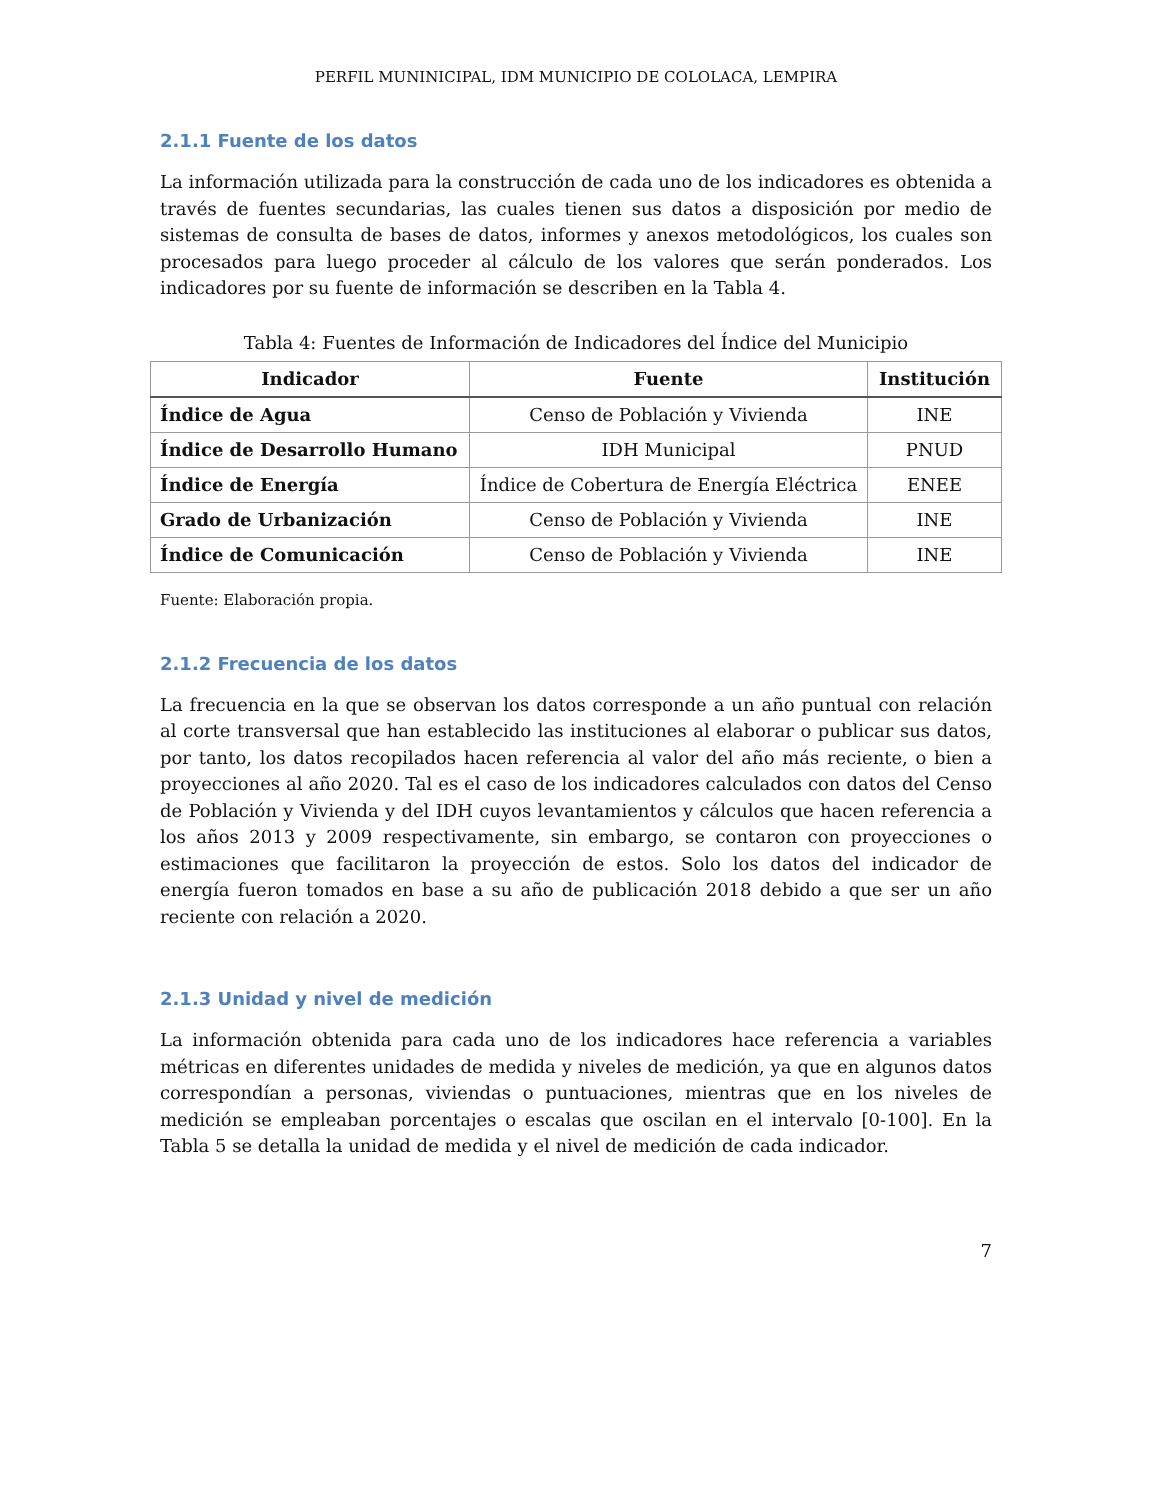PERFIL MUNINICIPAL, IDM MUNICIPIO DE COLOLACA, LEMPIRA
2.1.1 Fuente de los datos
La información utilizada para la construcción de cada uno de los indicadores es obtenida a través de fuentes secundarias, las cuales tienen sus datos a disposición por medio de sistemas de consulta de bases de datos, informes y anexos metodológicos, los cuales son procesados para luego proceder al cálculo de los valores que serán ponderados. Los indicadores por su fuente de información se describen en la Tabla 4.
Tabla 4: Fuentes de Información de Indicadores del Índice del Municipio
| Indicador | Fuente | Institución |
| --- | --- | --- |
| Índice de Agua | Censo de Población y Vivienda | INE |
| Índice de Desarrollo Humano | IDH Municipal | PNUD |
| Índice de Energía | Índice de Cobertura de Energía Eléctrica | ENEE |
| Grado de Urbanización | Censo de Población y Vivienda | INE |
| Índice de Comunicación | Censo de Población y Vivienda | INE |
Fuente: Elaboración propia.
2.1.2 Frecuencia de los datos
La frecuencia en la que se observan los datos corresponde a un año puntual con relación al corte transversal que han establecido las instituciones al elaborar o publicar sus datos, por tanto, los datos recopilados hacen referencia al valor del año más reciente, o bien a proyecciones al año 2020. Tal es el caso de los indicadores calculados con datos del Censo de Población y Vivienda y del IDH cuyos levantamientos y cálculos que hacen referencia a los años 2013 y 2009 respectivamente, sin embargo, se contaron con proyecciones o estimaciones que facilitaron la proyección de estos. Solo los datos del indicador de energía fueron tomados en base a su año de publicación 2018 debido a que ser un año reciente con relación a 2020.
2.1.3 Unidad y nivel de medición
La información obtenida para cada uno de los indicadores hace referencia a variables métricas en diferentes unidades de medida y niveles de medición, ya que en algunos datos correspondían a personas, viviendas o puntuaciones, mientras que en los niveles de medición se empleaban porcentajes o escalas que oscilan en el intervalo [0-100]. En la Tabla 5 se detalla la unidad de medida y el nivel de medición de cada indicador.
7